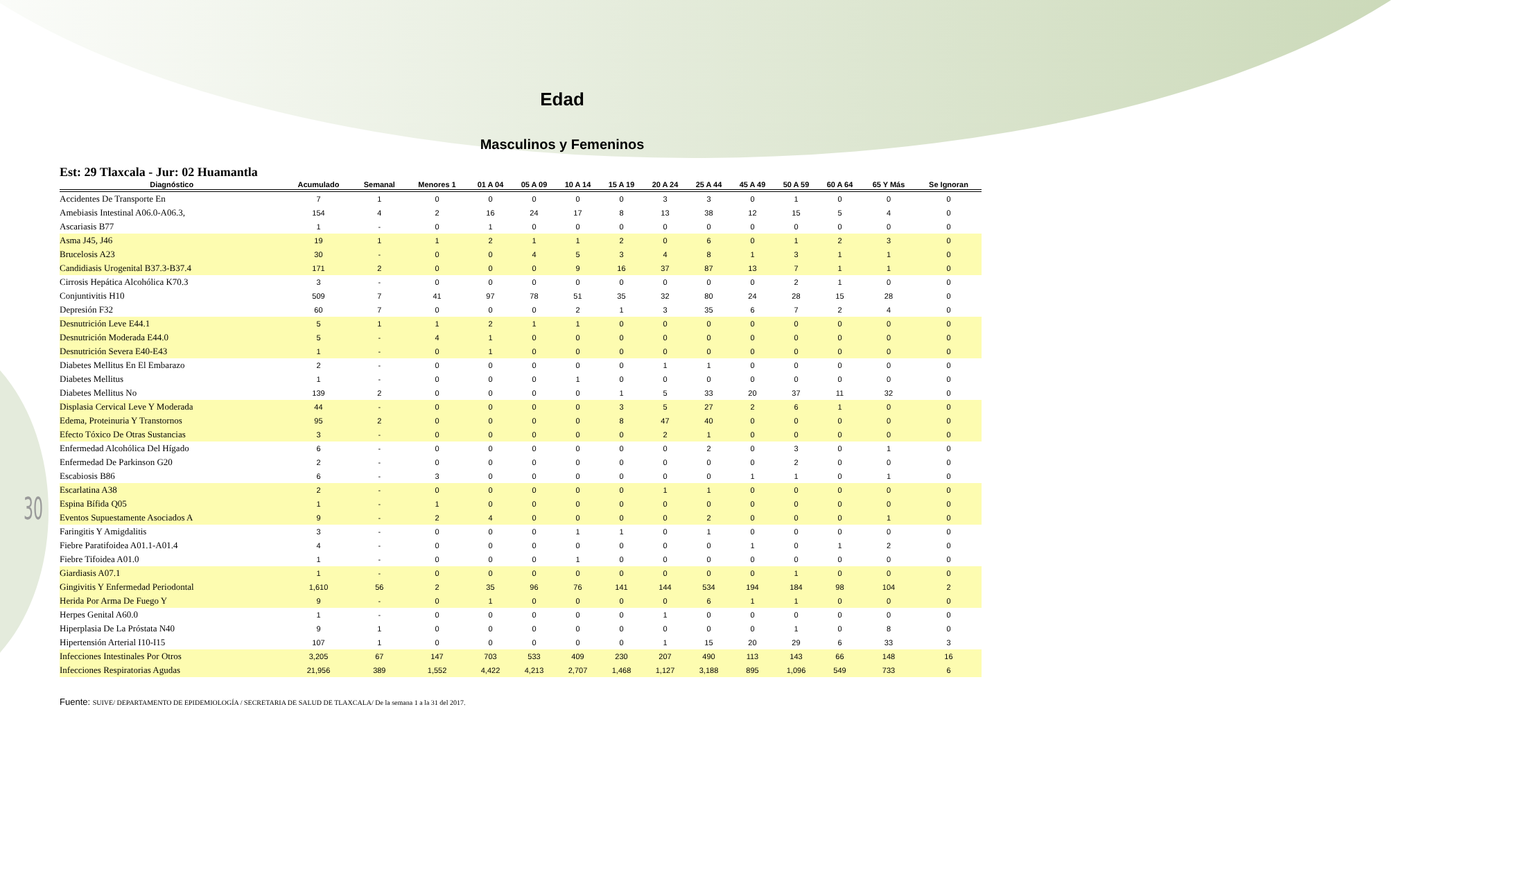30
Edad
Masculinos y Femeninos
Est: 29 Tlaxcala - Jur: 02 Huamantla
| Diagnóstico | Acumulado | Semanal | Menores 1 | 01 A 04 | 05 A 09 | 10 A 14 | 15 A 19 | 20 A 24 | 25 A 44 | 45 A 49 | 50 A 59 | 60 A 64 | 65 Y Más | Se Ignoran |
| --- | --- | --- | --- | --- | --- | --- | --- | --- | --- | --- | --- | --- | --- | --- |
| Accidentes De Transporte En | 7 | 1 | 0 | 0 | 0 | 0 | 0 | 3 | 3 | 0 | 1 | 0 | 0 | 0 |
| Amebiasis Intestinal A06.0-A06.3, | 154 | 4 | 2 | 16 | 24 | 17 | 8 | 13 | 38 | 12 | 15 | 5 | 4 | 0 |
| Ascariasis B77 | 1 | - | 0 | 1 | 0 | 0 | 0 | 0 | 0 | 0 | 0 | 0 | 0 | 0 |
| Asma J45, J46 | 19 | 1 | 1 | 2 | 1 | 1 | 2 | 0 | 6 | 0 | 1 | 2 | 3 | 0 |
| Brucelosis A23 | 30 | - | 0 | 0 | 4 | 5 | 3 | 4 | 8 | 1 | 3 | 1 | 1 | 0 |
| Candidiasis Urogenital B37.3-B37.4 | 171 | 2 | 0 | 0 | 0 | 9 | 16 | 37 | 87 | 13 | 7 | 1 | 1 | 0 |
| Cirrosis Hepática Alcohólica K70.3 | 3 | - | 0 | 0 | 0 | 0 | 0 | 0 | 0 | 0 | 2 | 1 | 0 | 0 |
| Conjuntivitis H10 | 509 | 7 | 41 | 97 | 78 | 51 | 35 | 32 | 80 | 24 | 28 | 15 | 28 | 0 |
| Depresión F32 | 60 | 7 | 0 | 0 | 0 | 2 | 1 | 3 | 35 | 6 | 7 | 2 | 4 | 0 |
| Desnutrición Leve E44.1 | 5 | 1 | 1 | 2 | 1 | 1 | 0 | 0 | 0 | 0 | 0 | 0 | 0 | 0 |
| Desnutrición Moderada E44.0 | 5 | - | 4 | 1 | 0 | 0 | 0 | 0 | 0 | 0 | 0 | 0 | 0 | 0 |
| Desnutrición Severa E40-E43 | 1 | - | 0 | 1 | 0 | 0 | 0 | 0 | 0 | 0 | 0 | 0 | 0 | 0 |
| Diabetes Mellitus En El Embarazo | 2 | - | 0 | 0 | 0 | 0 | 0 | 1 | 1 | 0 | 0 | 0 | 0 | 0 |
| Diabetes Mellitus | 1 | - | 0 | 0 | 0 | 1 | 0 | 0 | 0 | 0 | 0 | 0 | 0 | 0 |
| Diabetes Mellitus No | 139 | 2 | 0 | 0 | 0 | 0 | 1 | 5 | 33 | 20 | 37 | 11 | 32 | 0 |
| Displasia Cervical Leve Y Moderada | 44 | - | 0 | 0 | 0 | 0 | 3 | 5 | 27 | 2 | 6 | 1 | 0 | 0 |
| Edema, Proteinuria Y Transtornos | 95 | 2 | 0 | 0 | 0 | 0 | 8 | 47 | 40 | 0 | 0 | 0 | 0 | 0 |
| Efecto Tóxico De Otras Sustancias | 3 | - | 0 | 0 | 0 | 0 | 0 | 2 | 1 | 0 | 0 | 0 | 0 | 0 |
| Enfermedad Alcohólica Del Hígado | 6 | - | 0 | 0 | 0 | 0 | 0 | 0 | 2 | 0 | 3 | 0 | 1 | 0 |
| Enfermedad De Parkinson G20 | 2 | - | 0 | 0 | 0 | 0 | 0 | 0 | 0 | 0 | 2 | 0 | 0 | 0 |
| Escabiosis B86 | 6 | - | 3 | 0 | 0 | 0 | 0 | 0 | 0 | 1 | 1 | 0 | 1 | 0 |
| Escarlatina A38 | 2 | - | 0 | 0 | 0 | 0 | 0 | 1 | 1 | 0 | 0 | 0 | 0 | 0 |
| Espina Bífida Q05 | 1 | - | 1 | 0 | 0 | 0 | 0 | 0 | 0 | 0 | 0 | 0 | 0 | 0 |
| Eventos Supuestamente Asociados A | 9 | - | 2 | 4 | 0 | 0 | 0 | 0 | 2 | 0 | 0 | 0 | 1 | 0 |
| Faringitis Y Amigdalitis | 3 | - | 0 | 0 | 0 | 1 | 1 | 0 | 1 | 0 | 0 | 0 | 0 | 0 |
| Fiebre Paratifoidea A01.1-A01.4 | 4 | - | 0 | 0 | 0 | 0 | 0 | 0 | 0 | 1 | 0 | 1 | 2 | 0 |
| Fiebre Tifoidea A01.0 | 1 | - | 0 | 0 | 0 | 1 | 0 | 0 | 0 | 0 | 0 | 0 | 0 | 0 |
| Giardiasis A07.1 | 1 | - | 0 | 0 | 0 | 0 | 0 | 0 | 0 | 0 | 1 | 0 | 0 | 0 |
| Gingivitis Y Enfermedad Periodontal | 1,610 | 56 | 2 | 35 | 96 | 76 | 141 | 144 | 534 | 194 | 184 | 98 | 104 | 2 |
| Herida Por Arma De Fuego Y | 9 | - | 0 | 1 | 0 | 0 | 0 | 0 | 6 | 1 | 1 | 0 | 0 | 0 |
| Herpes Genital A60.0 | 1 | - | 0 | 0 | 0 | 0 | 0 | 1 | 0 | 0 | 0 | 0 | 0 | 0 |
| Hiperplasia De La Próstata N40 | 9 | 1 | 0 | 0 | 0 | 0 | 0 | 0 | 0 | 0 | 1 | 0 | 8 | 0 |
| Hipertensión Arterial I10-I15 | 107 | 1 | 0 | 0 | 0 | 0 | 0 | 1 | 15 | 20 | 29 | 6 | 33 | 3 |
| Infecciones Intestinales Por Otros | 3,205 | 67 | 147 | 703 | 533 | 409 | 230 | 207 | 490 | 113 | 143 | 66 | 148 | 16 |
| Infecciones Respiratorias Agudas | 21,956 | 389 | 1,552 | 4,422 | 4,213 | 2,707 | 1,468 | 1,127 | 3,188 | 895 | 1,096 | 549 | 733 | 6 |
Fuente: SUIVE/ DEPARTAMENTO DE EPIDEMIOLOGÍA / SECRETARIA DE SALUD DE TLAXCALA/ De la semana 1 a la 31 del 2017.